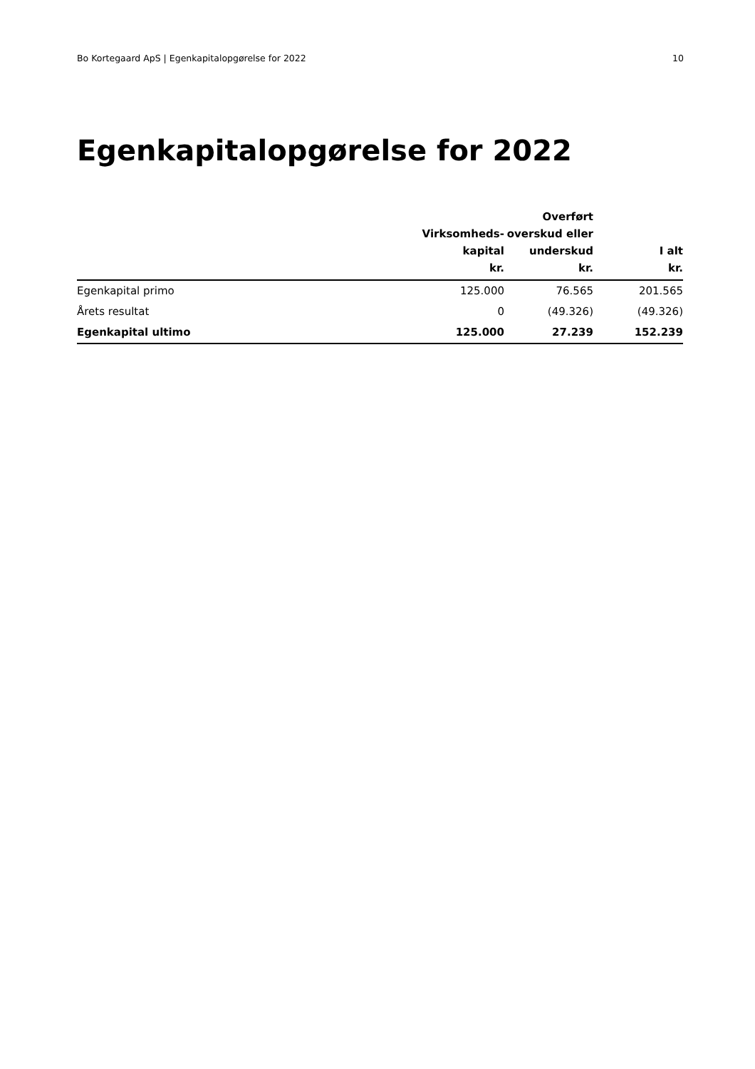Bo Kortegaard ApS | Egenkapitalopgørelse for 2022 10
Egenkapitalopgørelse for 2022
| | Virksomheds- kapital kr. | Overført overskud eller underskud kr. | I alt kr. |
| --- | --- | --- | --- |
| Egenkapital primo | 125.000 | 76.565 | 201.565 |
| Årets resultat | 0 | (49.326) | (49.326) |
| Egenkapital ultimo | 125.000 | 27.239 | 152.239 |